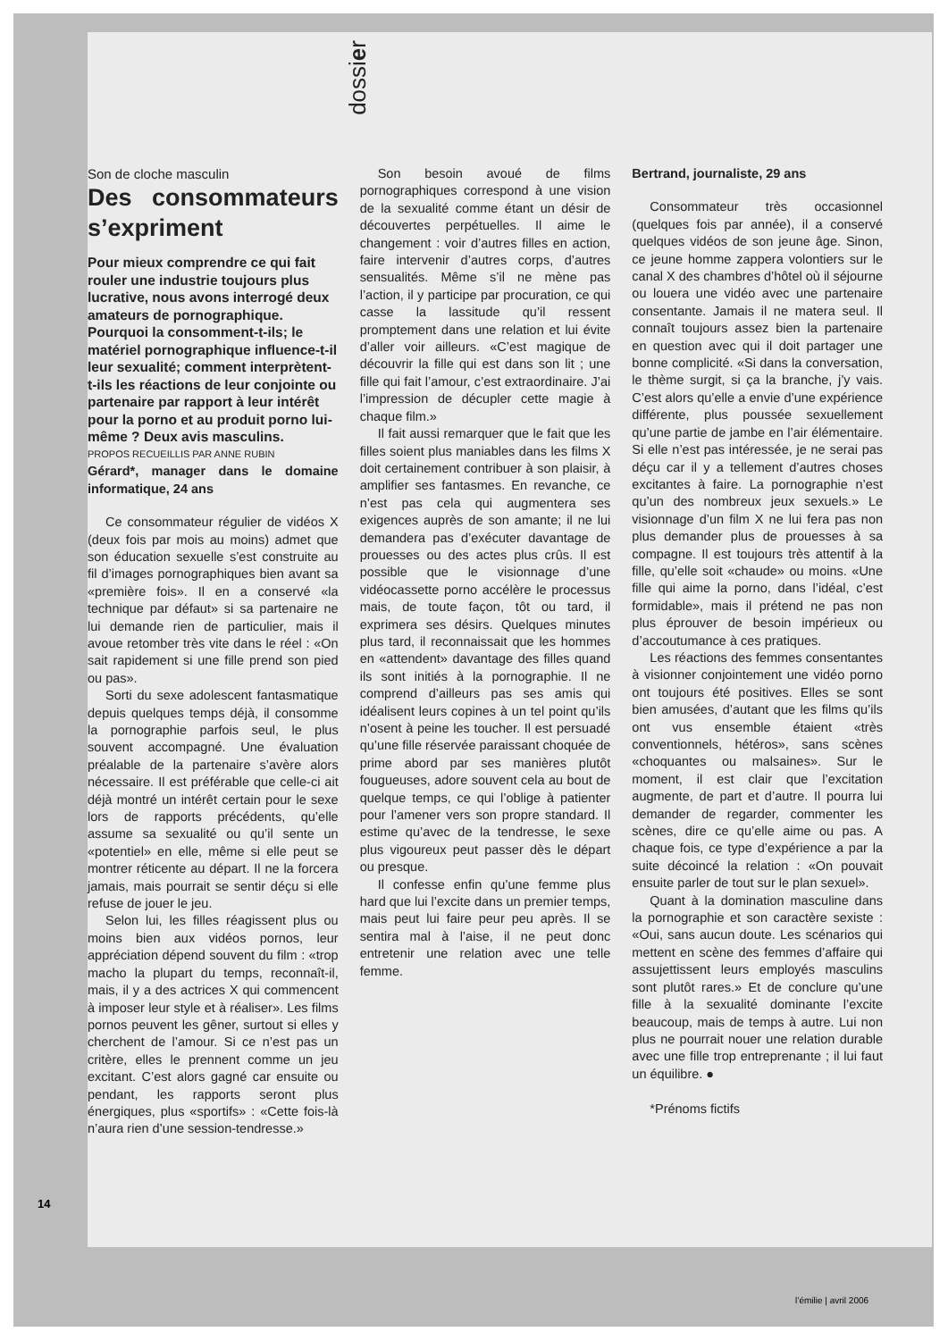dossier
Son de cloche masculin
Des consommateurs s’expriment
Pour mieux comprendre ce qui fait rouler une industrie toujours plus lucrative, nous avons interrogé deux amateurs de pornographique. Pourquoi la consomment-t-ils; le matériel pornographique influence-t-il leur sexualité; comment interprètent-t-ils les réactions de leur conjointe ou partenaire par rapport à leur intérêt pour la porno et au produit porno lui-même ? Deux avis masculins.
PROPOS RECUEILLIS PAR ANNE RUBIN
Gérard*, manager dans le domaine informatique, 24 ans
Ce consommateur régulier de vidéos X (deux fois par mois au moins) admet que son éducation sexuelle s’est construite au fil d’images pornographiques bien avant sa «première fois». Il en a conservé «la technique par défaut» si sa partenaire ne lui demande rien de particulier, mais il avoue retomber très vite dans le réel : «On sait rapidement si une fille prend son pied ou pas».
Sorti du sexe adolescent fantasmatique depuis quelques temps déjà, il consomme la pornographie parfois seul, le plus souvent accompagné. Une évaluation préalable de la partenaire s’avère alors nécessaire. Il est préférable que celle-ci ait déjà montré un intérêt certain pour le sexe lors de rapports précédents, qu’elle assume sa sexualité ou qu’il sente un «potentiel» en elle, même si elle peut se montrer réticente au départ. Il ne la forcera jamais, mais pourrait se sentir déçu si elle refuse de jouer le jeu.
Selon lui, les filles réagissent plus ou moins bien aux vidéos pornos, leur appréciation dépend souvent du film : «trop macho la plupart du temps, reconnaît-il, mais, il y a des actrices X qui commencent à imposer leur style et à réaliser». Les films pornos peuvent les gêner, surtout si elles y cherchent de l’amour. Si ce n’est pas un critère, elles le prennent comme un jeu excitant. C’est alors gagné car ensuite ou pendant, les rapports seront plus énergiques, plus «sportifs» : «Cette fois-là n’aura rien d’une session-tendresse.»
Son besoin avoué de films pornographiques correspond à une vision de la sexualité comme étant un désir de découvertes perpétuelles. Il aime le changement : voir d’autres filles en action, faire intervenir d’autres corps, d’autres sensualités. Même s’il ne mène pas l’action, il y participe par procuration, ce qui casse la lassitude qu’il ressent promptement dans une relation et lui évite d’aller voir ailleurs. «C’est magique de découvrir la fille qui est dans son lit ; une fille qui fait l’amour, c’est extraordinaire. J’ai l’impression de décupler cette magie à chaque film.»
Il fait aussi remarquer que le fait que les filles soient plus maniables dans les films X doit certainement contribuer à son plaisir, à amplifier ses fantasmes. En revanche, ce n’est pas cela qui augmentera ses exigences auprès de son amante; il ne lui demandera pas d’exécuter davantage de prouesses ou des actes plus crûs. Il est possible que le visionnage d’une vidéocassette porno accélère le processus mais, de toute façon, tôt ou tard, il exprimera ses désirs. Quelques minutes plus tard, il reconnaissait que les hommes en «attendent» davantage des filles quand ils sont initiés à la pornographie. Il ne comprend d’ailleurs pas ses amis qui idéalisent leurs copines à un tel point qu’ils n’osent à peine les toucher. Il est persuadé qu’une fille réservée paraissant choquée de prime abord par ses manières plutôt fougueuses, adore souvent cela au bout de quelque temps, ce qui l’oblige à patienter pour l’amener vers son propre standard. Il estime qu’avec de la tendresse, le sexe plus vigoureux peut passer dès le départ ou presque.
Il confesse enfin qu’une femme plus hard que lui l’excite dans un premier temps, mais peut lui faire peur peu après. Il se sentira mal à l’aise, il ne peut donc entretenir une relation avec une telle femme.
Bertrand, journaliste, 29 ans
Consommateur très occasionnel (quelques fois par année), il a conservé quelques vidéos de son jeune âge. Sinon, ce jeune homme zappera volontiers sur le canal X des chambres d’hôtel où il séjourne ou louera une vidéo avec une partenaire consentante. Jamais il ne matera seul. Il connaît toujours assez bien la partenaire en question avec qui il doit partager une bonne complicité. «Si dans la conversation, le thème surgit, si ça la branche, j’y vais. C’est alors qu’elle a envie d’une expérience différente, plus poussée sexuellement qu’une partie de jambe en l’air élémentaire. Si elle n’est pas intéressée, je ne serai pas déçu car il y a tellement d’autres choses excitantes à faire. La pornographie n’est qu’un des nombreux jeux sexuels.» Le visionnage d’un film X ne lui fera pas non plus demander plus de prouesses à sa compagne. Il est toujours très attentif à la fille, qu’elle soit «chaude» ou moins. «Une fille qui aime la porno, dans l’idéal, c’est formidable», mais il prétend ne pas non plus éprouver de besoin impérieux ou d’accoutumance à ces pratiques.
Les réactions des femmes consentantes à visionner conjointement une vidéo porno ont toujours été positives. Elles se sont bien amusées, d’autant que les films qu’ils ont vus ensemble étaient «très conventionnels, hétéros», sans scènes «choquantes ou malsaines». Sur le moment, il est clair que l’excitation augmente, de part et d’autre. Il pourra lui demander de regarder, commenter les scènes, dire ce qu’elle aime ou pas. A chaque fois, ce type d’expérience a par la suite décoincé la relation : «On pouvait ensuite parler de tout sur le plan sexuel».
Quant à la domination masculine dans la pornographie et son caractère sexiste : «Oui, sans aucun doute. Les scénarios qui mettent en scène des femmes d’affaire qui assujettissent leurs employés masculins sont plutôt rares.» Et de conclure qu’une fille à la sexualité dominante l’excite beaucoup, mais de temps à autre. Lui non plus ne pourrait nouer une relation durable avec une fille trop entreprenante ; il lui faut un équilibre. ●
*Prénoms fictifs
14
l’émilie | avril 2006